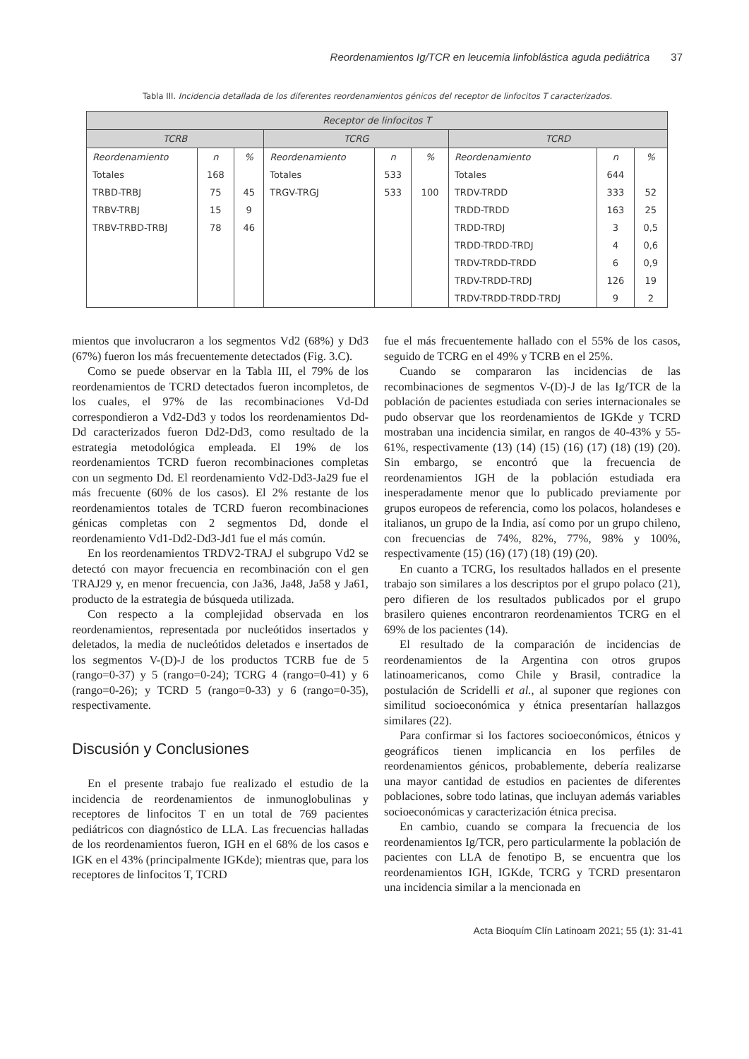Reordenamientos Ig/TCR en leucemia linfoblástica aguda pediátrica 37
Tabla III. Incidencia detallada de los diferentes reordenamientos génicos del receptor de linfocitos T caracterizados.
| Receptor de linfocitos T | | | | | | | | |
| --- | --- | --- | --- | --- | --- | --- | --- | --- |
| TCRB | | | TCRG | | | TCRD | | |
| Reordenamiento | n | % | Reordenamiento | n | % | Reordenamiento | n | % |
| Totales | 168 | | Totales | 533 | | Totales | 644 | |
| TRBD-TRBJ | 75 | 45 | TRGV-TRGJ | 533 | 100 | TRDV-TRDD | 333 | 52 |
| TRBV-TRBJ | 15 | 9 | | | | TRDD-TRDD | 163 | 25 |
| TRBV-TRBD-TRBJ | 78 | 46 | | | | TRDD-TRDJ | 3 | 0,5 |
| | | | | | | TRDD-TRDD-TRDJ | 4 | 0,6 |
| | | | | | | TRDV-TRDD-TRDD | 6 | 0,9 |
| | | | | | | TRDV-TRDD-TRDJ | 126 | 19 |
| | | | | | | TRDV-TRDD-TRDD-TRDJ | 9 | 2 |
mientos que involucraron a los segmentos Vd2 (68%) y Dd3 (67%) fueron los más frecuentemente detectados (Fig. 3.C).
Como se puede observar en la Tabla III, el 79% de los reordenamientos de TCRD detectados fueron incompletos, de los cuales, el 97% de las recombinaciones Vd-Dd correspondieron a Vd2-Dd3 y todos los reordenamientos Dd-Dd caracterizados fueron Dd2-Dd3, como resultado de la estrategia metodológica empleada. El 19% de los reordenamientos TCRD fueron recombinaciones completas con un segmento Dd. El reordenamiento Vd2-Dd3-Ja29 fue el más frecuente (60% de los casos). El 2% restante de los reordenamientos totales de TCRD fueron recombinaciones génicas completas con 2 segmentos Dd, donde el reordenamiento Vd1-Dd2-Dd3-Jd1 fue el más común.
En los reordenamientos TRDV2-TRAJ el subgrupo Vd2 se detectó con mayor frecuencia en recombinación con el gen TRAJ29 y, en menor frecuencia, con Ja36, Ja48, Ja58 y Ja61, producto de la estrategia de búsqueda utilizada.
Con respecto a la complejidad observada en los reordenamientos, representada por nucleótidos insertados y deletados, la media de nucleótidos deletados e insertados de los segmentos V-(D)-J de los productos TCRB fue de 5 (rango=0-37) y 5 (rango=0-24); TCRG 4 (rango=0-41) y 6 (rango=0-26); y TCRD 5 (rango=0-33) y 6 (rango=0-35), respectivamente.
Discusión y Conclusiones
En el presente trabajo fue realizado el estudio de la incidencia de reordenamientos de inmunoglobulinas y receptores de linfocitos T en un total de 769 pacientes pediátricos con diagnóstico de LLA. Las frecuencias halladas de los reordenamientos fueron, IGH en el 68% de los casos e IGK en el 43% (principalmente IGKde); mientras que, para los receptores de linfocitos T, TCRD
fue el más frecuentemente hallado con el 55% de los casos, seguido de TCRG en el 49% y TCRB en el 25%.
Cuando se compararon las incidencias de las recombinaciones de segmentos V-(D)-J de las Ig/TCR de la población de pacientes estudiada con series internacionales se pudo observar que los reordenamientos de IGKde y TCRD mostraban una incidencia similar, en rangos de 40-43% y 55-61%, respectivamente (13) (14) (15) (16) (17) (18) (19) (20). Sin embargo, se encontró que la frecuencia de reordenamientos IGH de la población estudiada era inesperadamente menor que lo publicado previamente por grupos europeos de referencia, como los polacos, holandeses e italianos, un grupo de la India, así como por un grupo chileno, con frecuencias de 74%, 82%, 77%, 98% y 100%, respectivamente (15) (16) (17) (18) (19) (20).
En cuanto a TCRG, los resultados hallados en el presente trabajo son similares a los descriptos por el grupo polaco (21), pero difieren de los resultados publicados por el grupo brasilero quienes encontraron reordenamientos TCRG en el 69% de los pacientes (14).
El resultado de la comparación de incidencias de reordenamientos de la Argentina con otros grupos latinoamericanos, como Chile y Brasil, contradice la postulación de Scridelli et al., al suponer que regiones con similitud socioeconómica y étnica presentarían hallazgos similares (22).
Para confirmar si los factores socioeconómicos, étnicos y geográficos tienen implicancia en los perfiles de reordenamientos génicos, probablemente, debería realizarse una mayor cantidad de estudios en pacientes de diferentes poblaciones, sobre todo latinas, que incluyan además variables socioeconómicas y caracterización étnica precisa.
En cambio, cuando se compara la frecuencia de los reordenamientos Ig/TCR, pero particularmente la población de pacientes con LLA de fenotipo B, se encuentra que los reordenamientos IGH, IGKde, TCRG y TCRD presentaron una incidencia similar a la mencionada en
Acta Bioquím Clín Latinoam 2021; 55 (1): 31-41